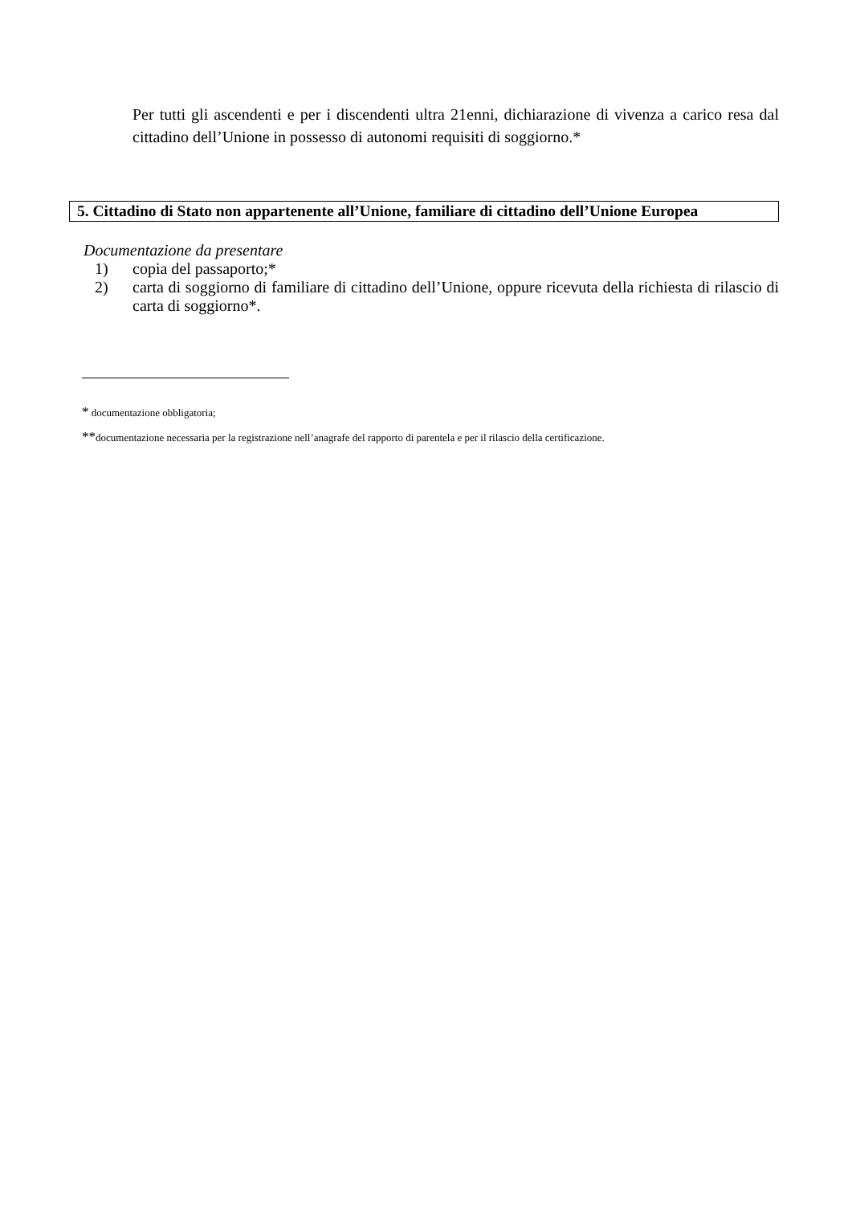Per tutti gli ascendenti e per i discendenti ultra 21enni, dichiarazione di vivenza a carico resa dal cittadino dell’Unione in possesso di autonomi requisiti di soggiorno.*
5. Cittadino di Stato non appartenente all’Unione, familiare di cittadino dell’Unione Europea
Documentazione da presentare
1) copia del passaporto;*
2) carta di soggiorno di familiare di cittadino dell’Unione, oppure ricevuta della richiesta di rilascio di carta di soggiorno*.
* documentazione obbligatoria;
**documentazione necessaria per la registrazione nell’anagrafe del rapporto di parentela e per il rilascio della certificazione.